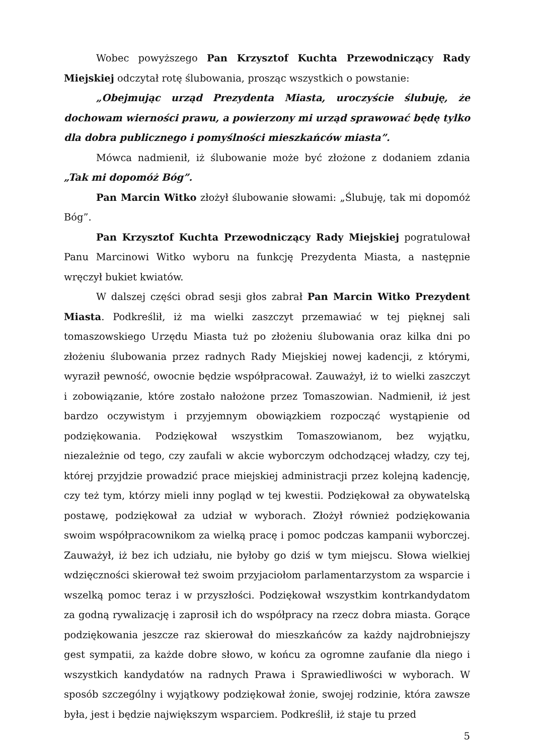Wobec powyższego Pan Krzysztof Kuchta Przewodniczący Rady Miejskiej odczytał rotę ślubowania, prosząc wszystkich o powstanie:
„Obejmując urząd Prezydenta Miasta, uroczyście ślubuję, że dochowam wierności prawu, a powierzony mi urząd sprawować będę tylko dla dobra publicznego i pomyślności mieszkańców miasta”.
Mówca nadmienił, iż ślubowanie może być złożone z dodaniem zdania „Tak mi dopomóż Bóg”.
Pan Marcin Witko złożył ślubowanie słowami: „Ślubuję, tak mi dopomóż Bóg”.
Pan Krzysztof Kuchta Przewodniczący Rady Miejskiej pogratulował Panu Marcinowi Witko wyboru na funkcję Prezydenta Miasta, a następnie wręczył bukiet kwiatów.
W dalszej części obrad sesji głos zabrał Pan Marcin Witko Prezydent Miasta. Podkreślił, iż ma wielki zaszczyt przemawiać w tej pięknej sali tomaszowskiego Urzędu Miasta tuż po złożeniu ślubowania oraz kilka dni po złożeniu ślubowania przez radnych Rady Miejskiej nowej kadencji, z którymi, wyraził pewność, owocnie będzie współpracował. Zauważył, iż to wielki zaszczyt i zobowiązanie, które zostało nałożone przez Tomaszowian. Nadmienił, iż jest bardzo oczywistym i przyjemnym obowiązkiem rozpocząć wystąpienie od podziękowania. Podziękował wszystkim Tomaszowianom, bez wyjątku, niezależnie od tego, czy zaufali w akcie wyborczym odchodzącej władzy, czy tej, której przyjdzie prowadzić prace miejskiej administracji przez kolejną kadencję, czy też tym, którzy mieli inny pogląd w tej kwestii. Podziękował za obywatelską postawę, podziękował za udział w wyborach. Złożył również podziękowania swoim współpracownikom za wielką pracę i pomoc podczas kampanii wyborczej. Zauważył, iż bez ich udziału, nie byłoby go dziś w tym miejscu. Słowa wielkiej wdzięczności skierował też swoim przyjaciołom parlamentarzystom za wsparcie i wszelką pomoc teraz i w przyszłości. Podziękował wszystkim kontrkandydatom za godną rywalizację i zaprosił ich do współpracy na rzecz dobra miasta. Gorące podziękowania jeszcze raz skierował do mieszkańców za każdy najdrobniejszy gest sympatii, za każde dobre słowo, w końcu za ogromne zaufanie dla niego i wszystkich kandydatów na radnych Prawa i Sprawiedliwości w wyborach. W sposób szczególny i wyjątkowy podziękował żonie, swojej rodzinie, która zawsze była, jest i będzie największym wsparciem. Podkreślił, iż staje tu przed
5